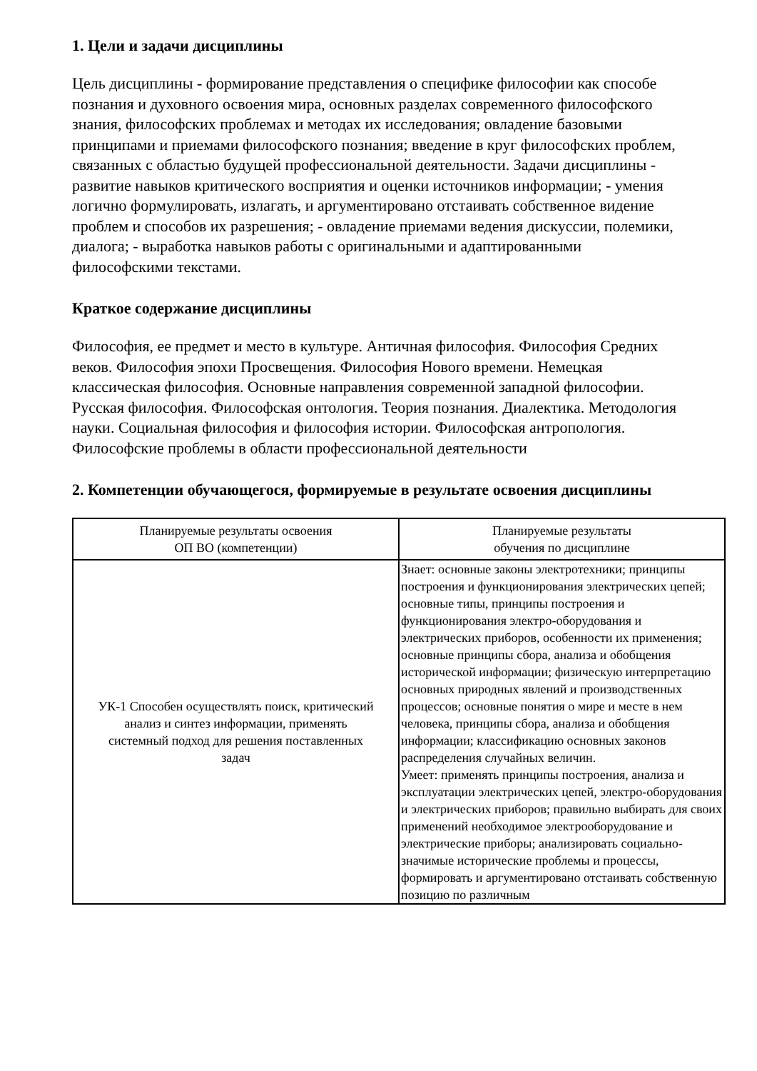1. Цели и задачи дисциплины
Цель дисциплины - формирование представления о специфике философии как способе познания и духовного освоения мира, основных разделах современного философского знания, философских проблемах и методах их исследования; овладение базовыми принципами и приемами философского познания; введение в круг философских проблем, связанных с областью будущей профессиональной деятельности. Задачи дисциплины - развитие навыков критического восприятия и оценки источников информации; - умения логично формулировать, излагать, и аргументировано отстаивать собственное видение проблем и способов их разрешения; - овладение приемами ведения дискуссии, полемики, диалога; - выработка навыков работы с оригинальными и адаптированными философскими текстами.
Краткое содержание дисциплины
Философия, ее предмет и место в культуре. Античная философия. Философия Средних веков. Философия эпохи Просвещения. Философия Нового времени. Немецкая классическая философия. Основные направления современной западной философии. Русская философия. Философская онтология. Теория познания. Диалектика. Методология науки. Социальная философия и философия истории. Философская антропология. Философские проблемы в области профессиональной деятельности
2. Компетенции обучающегося, формируемые в результате освоения дисциплины
| Планируемые результаты освоения ОП ВО (компетенции) | Планируемые результаты обучения по дисциплине |
| --- | --- |
| УК-1 Способен осуществлять поиск, критический анализ и синтез информации, применять системный подход для решения поставленных задач | Знает: основные законы электротехники; принципы построения и функционирования электрических цепей; основные типы, принципы построения и функционирования электро-оборудования и электрических приборов, особенности их применения; основные принципы сбора, анализа и обобщения исторической информации; физическую интерпретацию основных природных явлений и производственных процессов; основные понятия о мире и месте в нем человека, принципы сбора, анализа и обобщения информации; классификацию основных законов распределения случайных величин. Умеет: применять принципы построения, анализа и эксплуатации электрических цепей, электро-оборудования и электрических приборов; правильно выбирать для своих применений необходимое электрооборудование и электрические приборы; анализировать социально-значимые исторические проблемы и процессы, формировать и аргументировано отстаивать собственную позицию по различным |